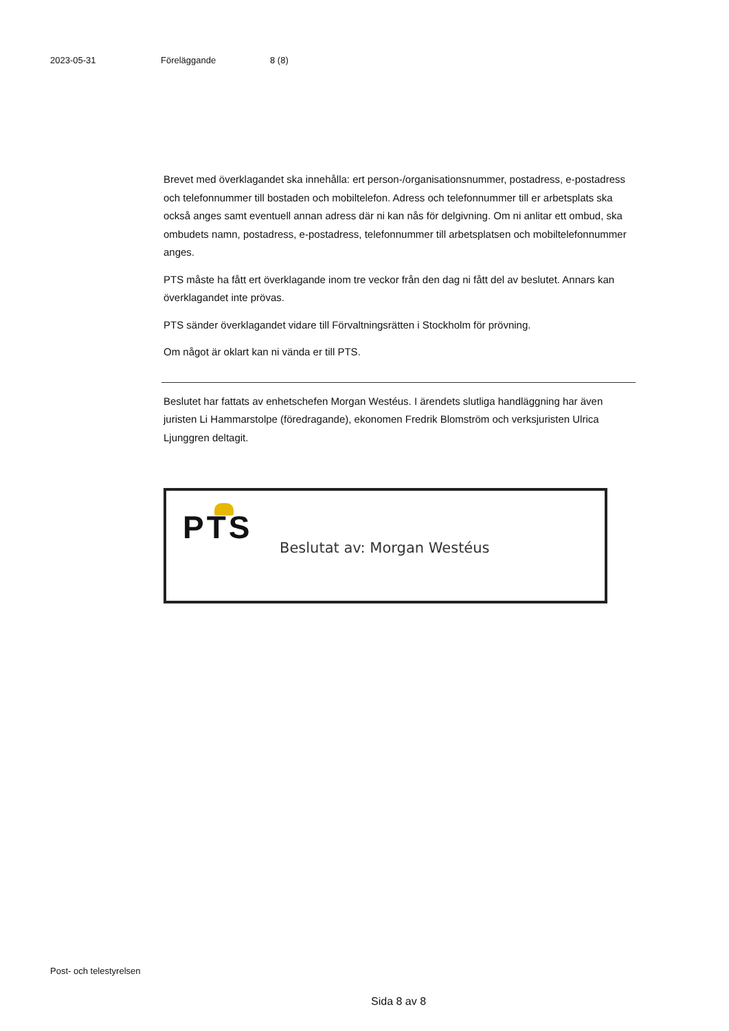2023-05-31 Föreläggande 8 (8)
Brevet med överklagandet ska innehålla: ert person-/organisationsnummer, postadress, e-postadress och telefonnummer till bostaden och mobiltelefon. Adress och telefonnummer till er arbetsplats ska också anges samt eventuell annan adress där ni kan nås för delgivning. Om ni anlitar ett ombud, ska ombudets namn, postadress, e-postadress, telefonnummer till arbetsplatsen och mobiltelefonnummer anges.
PTS måste ha fått ert överklagande inom tre veckor från den dag ni fått del av beslutet. Annars kan överklagandet inte prövas.
PTS sänder överklagandet vidare till Förvaltningsrätten i Stockholm för prövning.
Om något är oklart kan ni vända er till PTS.
Beslutet har fattats av enhetschefen Morgan Westéus. I ärendets slutliga handläggning har även juristen Li Hammarstolpe (föredragande), ekonomen Fredrik Blomström och verksjuristen Ulrica Ljunggren deltagit.
PTS Beslutat av: Morgan Westéus
Post- och telestyrelsen
Sida 8 av 8